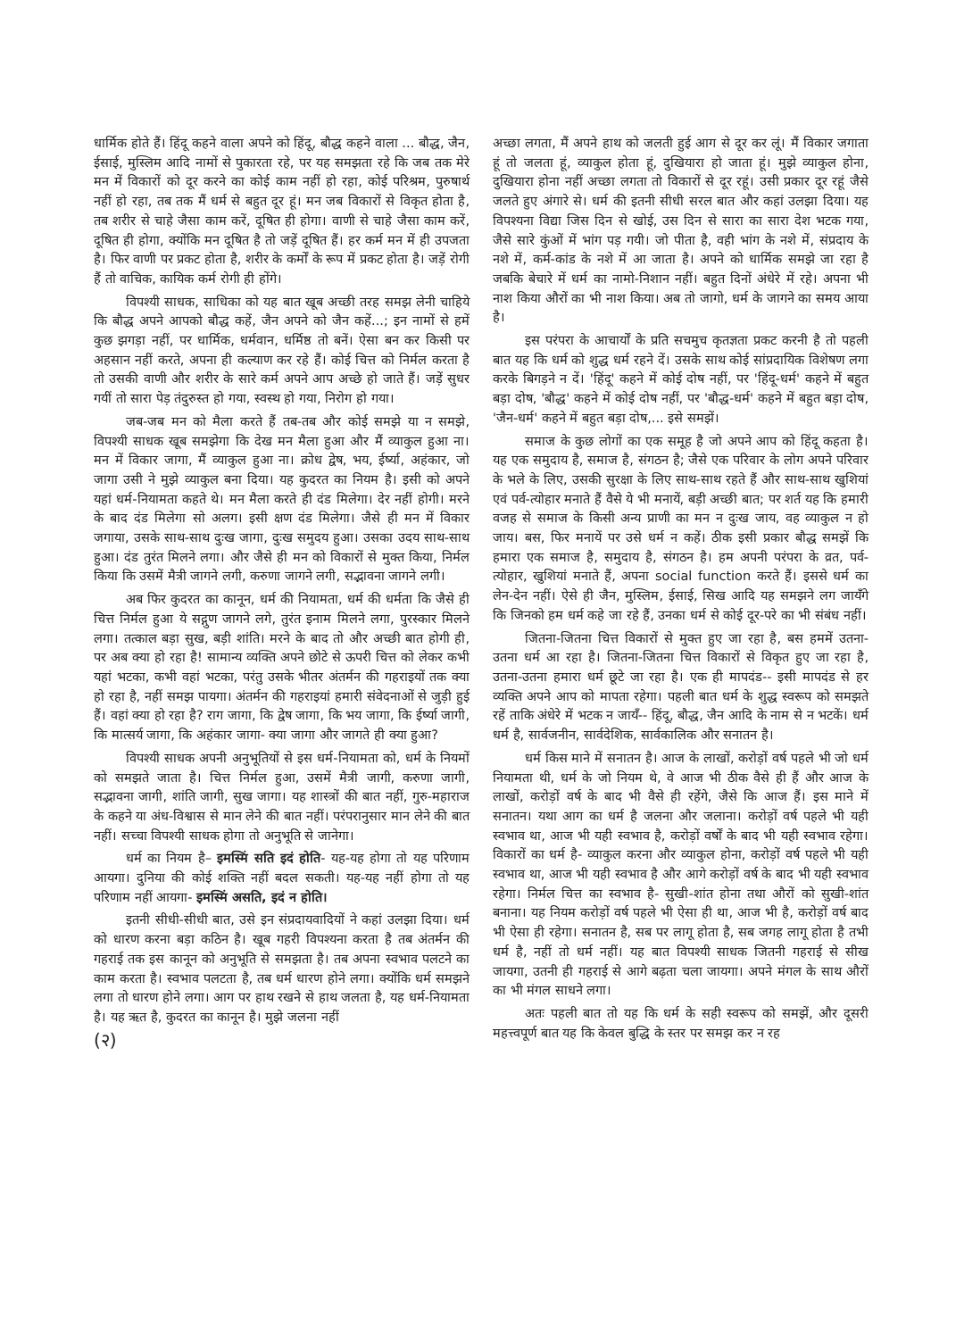धार्मिक होते हैं। हिंदू कहने वाला अपने को हिंदू, बौद्ध कहने वाला ... बौद्ध, जैन, ईसाई, मुस्लिम आदि नामों से पुकारता रहे, पर यह समझता रहे कि जब तक मेरे मन में विकारों को दूर करने का कोई काम नहीं हो रहा, कोई परिश्रम, पुरुषार्थ नहीं हो रहा, तब तक मैं धर्म से बहुत दूर हूं। मन जब विकारों से विकृत होता है, तब शरीर से चाहे जैसा काम करें, दूषित ही होगा। वाणी से चाहे जैसा काम करें, दूषित ही होगा, क्योंकि मन दूषित है तो जड़ें दूषित हैं। हर कर्म मन में ही उपजता है। फिर वाणी पर प्रकट होता है, शरीर के कर्मों के रूप में प्रकट होता है। जड़ें रोगी हैं तो वाचिक, कायिक कर्म रोगी ही होंगे।
विपश्यी साधक, साधिका को यह बात खूब अच्छी तरह समझ लेनी चाहिये कि बौद्ध अपने आपको बौद्ध कहें, जैन अपने को जैन कहें...; इन नामों से हमें कुछ झगड़ा नहीं, पर धार्मिक, धर्मवान, धर्मिष्ठ तो बनें। ऐसा बन कर किसी पर अहसान नहीं करते, अपना ही कल्याण कर रहे हैं। कोई चित्त को निर्मल करता है तो उसकी वाणी और शरीर के सारे कर्म अपने आप अच्छे हो जाते हैं। जड़ें सुधर गयीं तो सारा पेड़ तंदुरुस्त हो गया, स्वस्थ हो गया, निरोग हो गया।
जब-जब मन को मैला करते हैं तब-तब और कोई समझे या न समझे, विपश्यी साधक खूब समझेगा कि देख मन मैला हुआ और मैं व्याकुल हुआ ना। मन में विकार जागा, मैं व्याकुल हुआ ना। क्रोध द्वेष, भय, ईर्ष्या, अहंकार, जो जागा उसी ने मुझे व्याकुल बना दिया। यह कुदरत का नियम है। इसी को अपने यहां धर्म-नियामता कहते थे। मन मैला करते ही दंड मिलेगा। देर नहीं होगी। मरने के बाद दंड मिलेगा सो अलग। इसी क्षण दंड मिलेगा। जैसे ही मन में विकार जगाया, उसके साथ-साथ दुःख जागा, दुःख समुदय हुआ। उसका उदय साथ-साथ हुआ। दंड तुरंत मिलने लगा। और जैसे ही मन को विकारों से मुक्त किया, निर्मल किया कि उसमें मैत्री जागने लगी, करुणा जागने लगी, सद्भावना जागने लगी।
अब फिर कुदरत का कानून, धर्म की नियामता, धर्म की धर्मता कि जैसे ही चित्त निर्मल हुआ ये सद्गुण जागने लगे, तुरंत इनाम मिलने लगा, पुरस्कार मिलने लगा। तत्काल बड़ा सुख, बड़ी शांति। मरने के बाद तो और अच्छी बात होगी ही, पर अब क्या हो रहा है! सामान्य व्यक्ति अपने छोटे से ऊपरी चित्त को लेकर कभी यहां भटका, कभी वहां भटका, परंतु उसके भीतर अंतर्मन की गहराइयों तक क्या हो रहा है, नहीं समझ पायगा। अंतर्मन की गहराइयां हमारी संवेदनाओं से जुड़ी हुई हैं। वहां क्या हो रहा है? राग जागा, कि द्वेष जागा, कि भय जागा, कि ईर्ष्या जागी, कि मात्सर्य जागा, कि अहंकार जागा- क्या जागा और जागते ही क्या हुआ?
विपश्यी साधक अपनी अनुभूतियों से इस धर्म-नियामता को, धर्म के नियमों को समझते जाता है। चित्त निर्मल हुआ, उसमें मैत्री जागी, करुणा जागी, सद्भावना जागी, शांति जागी, सुख जागा। यह शास्त्रों की बात नहीं, गुरु-महाराज के कहने या अंध-विश्वास से मान लेने की बात नहीं। परंपरानुसार मान लेने की बात नहीं। सच्चा विपश्यी साधक होगा तो अनुभूति से जानेगा।
धर्म का नियम है– इमस्मिं सति इदं होति- यह-यह होगा तो यह परिणाम आयगा। दुनिया की कोई शक्ति नहीं बदल सकती। यह-यह नहीं होगा तो यह परिणाम नहीं आयगा- इमस्मिं असति, इदं न होति।
इतनी सीधी-सीधी बात, उसे इन संप्रदायवादियों ने कहां उलझा दिया। धर्म को धारण करना बड़ा कठिन है। खूब गहरी विपश्यना करता है तब अंतर्मन की गहराई तक इस कानून को अनुभूति से समझता है। तब अपना स्वभाव पलटने का काम करता है। स्वभाव पलटता है, तब धर्म धारण होने लगा। क्योंकि धर्म समझने लगा तो धारण होने लगा। आग पर हाथ रखने से हाथ जलता है, यह धर्म-नियामता है। यह ऋत है, कुदरत का कानून है। मुझे जलना नहीं
(२)
अच्छा लगता, मैं अपने हाथ को जलती हुई आग से दूर कर लूं। मैं विकार जगाता हूं तो जलता हूं, व्याकुल होता हूं, दुखियारा हो जाता हूं। मुझे व्याकुल होना, दुखियारा होना नहीं अच्छा लगता तो विकारों से दूर रहूं। उसी प्रकार दूर रहूं जैसे जलते हुए अंगारे से। धर्म की इतनी सीधी सरल बात और कहां उलझा दिया। यह विपश्यना विद्या जिस दिन से खोई, उस दिन से सारा का सारा देश भटक गया, जैसे सारे कुंओं में भांग पड़ गयी। जो पीता है, वही भांग के नशे में, संप्रदाय के नशे में, कर्म-कांड के नशे में आ जाता है। अपने को धार्मिक समझे जा रहा है जबकि बेचारे में धर्म का नामो-निशान नहीं। बहुत दिनों अंधेरे में रहे। अपना भी नाश किया औरों का भी नाश किया। अब तो जागो, धर्म के जागने का समय आया है।
इस परंपरा के आचार्यों के प्रति सचमुच कृतज्ञता प्रकट करनी है तो पहली बात यह कि धर्म को शुद्ध धर्म रहने दें। उसके साथ कोई सांप्रदायिक विशेषण लगा करके बिगड़ने न दें। 'हिंदू' कहने में कोई दोष नहीं, पर 'हिंदू-धर्म' कहने में बहुत बड़ा दोष, 'बौद्ध' कहने में कोई दोष नहीं, पर 'बौद्ध-धर्म' कहने में बहुत बड़ा दोष, 'जैन-धर्म' कहने में बहुत बड़ा दोष,... इसे समझें।
समाज के कुछ लोगों का एक समूह है जो अपने आप को हिंदू कहता है। यह एक समुदाय है, समाज है, संगठन है; जैसे एक परिवार के लोग अपने परिवार के भले के लिए, उसकी सुरक्षा के लिए साथ-साथ रहते हैं और साथ-साथ खुशियां एवं पर्व-त्योहार मनाते हैं वैसे ये भी मनायें, बड़ी अच्छी बात; पर शर्त यह कि हमारी वजह से समाज के किसी अन्य प्राणी का मन न दुःख जाय, वह व्याकुल न हो जाय। बस, फिर मनायें पर उसे धर्म न कहें। ठीक इसी प्रकार बौद्ध समझें कि हमारा एक समाज है, समुदाय है, संगठन है। हम अपनी परंपरा के व्रत, पर्व-त्योहार, खुशियां मनाते हैं, अपना social function करते हैं। इससे धर्म का लेन-देन नहीं। ऐसे ही जैन, मुस्लिम, ईसाई, सिख आदि यह समझने लग जायँगे कि जिनको हम धर्म कहे जा रहे हैं, उनका धर्म से कोई दूर-परे का भी संबंध नहीं।
जितना-जितना चित्त विकारों से मुक्त हुए जा रहा है, बस हममें उतना-उतना धर्म आ रहा है। जितना-जितना चित्त विकारों से विकृत हुए जा रहा है, उतना-उतना हमारा धर्म छूटे जा रहा है। एक ही मापदंड-- इसी मापदंड से हर व्यक्ति अपने आप को मापता रहेगा। पहली बात धर्म के शुद्ध स्वरूप को समझते रहें ताकि अंधेरे में भटक न जायँ-- हिंदू, बौद्ध, जैन आदि के नाम से न भटकें। धर्म धर्म है, सार्वजनीन, सार्वदेशिक, सार्वकालिक और सनातन है।
धर्म किस माने में सनातन है। आज के लाखों, करोड़ों वर्ष पहले भी जो धर्म नियामता थी, धर्म के जो नियम थे, वे आज भी ठीक वैसे ही हैं और आज के लाखों, करोड़ों वर्ष के बाद भी वैसे ही रहेंगे, जैसे कि आज हैं। इस माने में सनातन। यथा आग का धर्म है जलना और जलाना। करोड़ों वर्ष पहले भी यही स्वभाव था, आज भी यही स्वभाव है, करोड़ों वर्षों के बाद भी यही स्वभाव रहेगा। विकारों का धर्म है- व्याकुल करना और व्याकुल होना, करोड़ों वर्ष पहले भी यही स्वभाव था, आज भी यही स्वभाव है और आगे करोड़ों वर्ष के बाद भी यही स्वभाव रहेगा। निर्मल चित्त का स्वभाव है- सुखी-शांत होना तथा औरों को सुखी-शांत बनाना। यह नियम करोड़ों वर्ष पहले भी ऐसा ही था, आज भी है, करोड़ों वर्ष बाद भी ऐसा ही रहेगा। सनातन है, सब पर लागू होता है, सब जगह लागू होता है तभी धर्म है, नहीं तो धर्म नहीं। यह बात विपश्यी साधक जितनी गहराई से सीख जायगा, उतनी ही गहराई से आगे बढ़ता चला जायगा। अपने मंगल के साथ औरों का भी मंगल साधने लगा।
अतः पहली बात तो यह कि धर्म के सही स्वरूप को समझें, और दूसरी महत्त्वपूर्ण बात यह कि केवल बुद्धि के स्तर पर समझ कर न रह